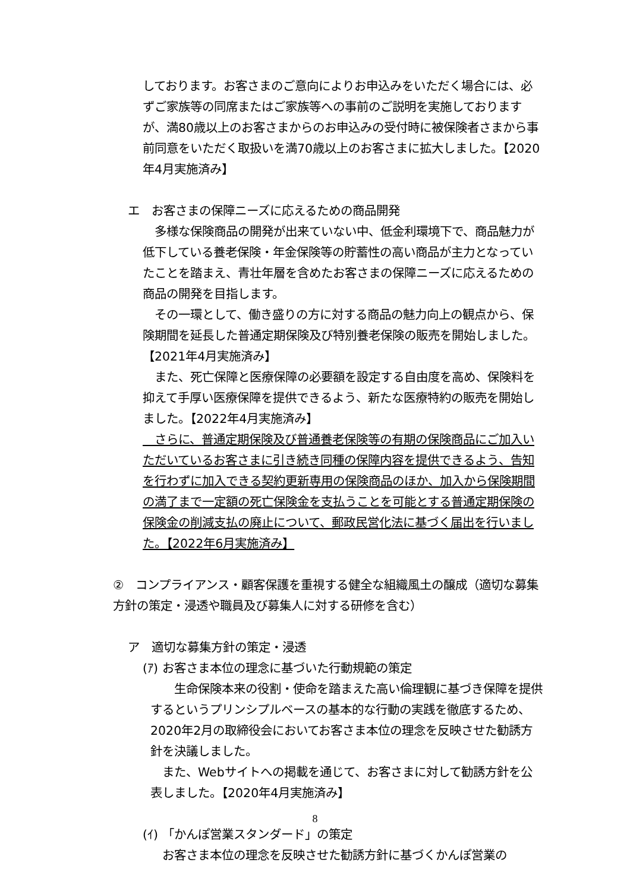しております。お客さまのご意向によりお申込みをいただく場合には、必ずご家族等の同席またはご家族等への事前のご説明を実施しておりますが、満80歳以上のお客さまからのお申込みの受付時に被保険者さまから事前同意をいただく取扱いを満70歳以上のお客さまに拡大しました。【2020年4月実施済み】
エ　お客さまの保障ニーズに応えるための商品開発
　多様な保険商品の開発が出来ていない中、低金利環境下で、商品魅力が低下している養老保険・年金保険等の貯蓄性の高い商品が主力となっていたことを踏まえ、青壮年層を含めたお客さまの保障ニーズに応えるための商品の開発を目指します。
　その一環として、働き盛りの方に対する商品の魅力向上の観点から、保険期間を延長した普通定期保険及び特別養老保険の販売を開始しました。【2021年4月実施済み】
　また、死亡保障と医療保障の必要額を設定する自由度を高め、保険料を抑えて手厚い医療保障を提供できるよう、新たな医療特約の販売を開始しました。【2022年4月実施済み】
　さらに、普通定期保険及び普通養老保険等の有期の保険商品にご加入いただいているお客さまに引き続き同種の保障内容を提供できるよう、告知を行わずに加入できる契約更新専用の保険商品のほか、加入から保険期間の満了まで一定額の死亡保険金を支払うことを可能とする普通定期保険の保険金の削減支払の廃止について、郵政民営化法に基づく届出を行いました。【2022年6月実施済み】
②　コンプライアンス・顧客保護を重視する健全な組織風土の醸成（適切な募集方針の策定・浸透や職員及び募集人に対する研修を含む）
ア　適切な募集方針の策定・浸透
(ｱ) お客さま本位の理念に基づいた行動規範の策定
　　生命保険本来の役割・使命を踏まえた高い倫理観に基づき保障を提供するというプリンシプルベースの基本的な行動の実践を徹底するため、2020年2月の取締役会においてお客さま本位の理念を反映させた勧誘方針を決議しました。
　また、Webサイトへの掲載を通じて、お客さまに対して勧誘方針を公表しました。【2020年4月実施済み】
(ｲ) 「かんぽ営業スタンダード」の策定
　お客さま本位の理念を反映させた勧誘方針に基づくかんぽ営業の
8